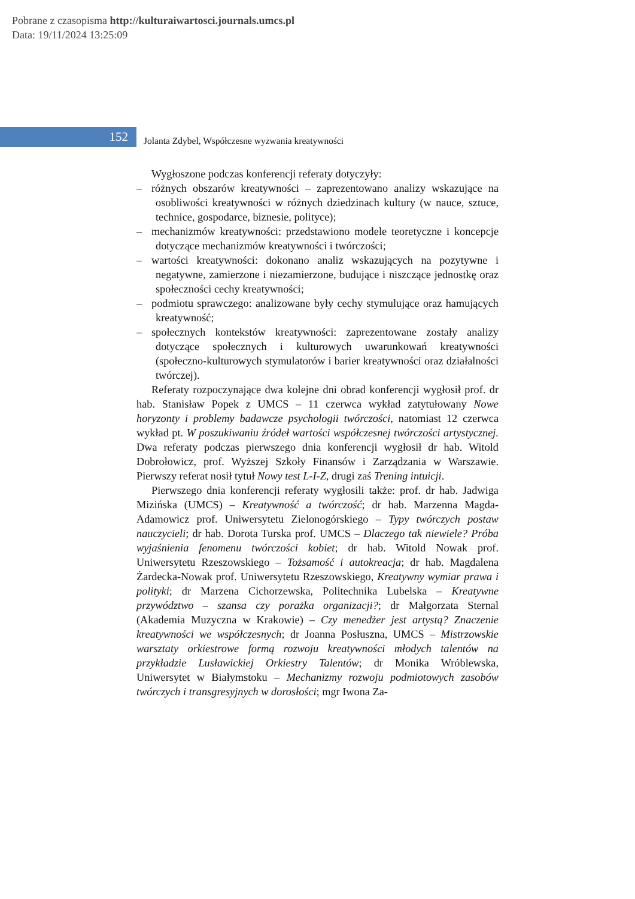Pobrane z czasopisma http://kulturaiwartosci.journals.umcs.pl
Data: 19/11/2024 13:25:09
152
Jolanta Zdybel, Współczesne wyzwania kreatywności
Wygłoszone podczas konferencji referaty dotyczyły:
– różnych obszarów kreatywności – zaprezentowano analizy wskazujące na osobliwości kreatywności w różnych dziedzinach kultury (w nauce, sztuce, technice, gospodarce, biznesie, polityce);
– mechanizmów kreatywności: przedstawiono modele teoretyczne i koncepcje dotyczące mechanizmów kreatywności i twórczości;
– wartości kreatywności: dokonano analiz wskazujących na pozytywne i negatywne, zamierzone i niezamierzone, budujące i niszczące jednostkę oraz społeczności cechy kreatywności;
– podmiotu sprawczego: analizowane były cechy stymulujące oraz hamujących kreatywność;
– społecznych kontekstów kreatywności: zaprezentowane zostały analizy dotyczące społecznych i kulturowych uwarunkowań kreatywności (społeczno-kulturowych stymulatorów i barier kreatywności oraz działalności twórczej).
Referaty rozpoczynające dwa kolejne dni obrad konferencji wygłosił prof. dr hab. Stanisław Popek z UMCS – 11 czerwca wykład zatytułowany Nowe horyzonty i problemy badawcze psychologii twórczości, natomiast 12 czerwca wykład pt. W poszukiwaniu źródeł wartości współczesnej twórczości artystycznej. Dwa referaty podczas pierwszego dnia konferencji wygłosił dr hab. Witold Dobrołowicz, prof. Wyższej Szkoły Finansów i Zarządzania w Warszawie. Pierwszy referat nosił tytuł Nowy test L-I-Z, drugi zaś Trening intuicji.
Pierwszego dnia konferencji referaty wygłosili także: prof. dr hab. Jadwiga Mizińska (UMCS) – Kreatywność a twórczość; dr hab. Marzenna Magda-Adamowicz prof. Uniwersytetu Zielonogórskiego – Typy twórczych postaw nauczycieli; dr hab. Dorota Turska prof. UMCS – Dlaczego tak niewiele? Próba wyjaśnienia fenomenu twórczości kobiet; dr hab. Witold Nowak prof. Uniwersytetu Rzeszowskiego – Tożsamość i autokreacja; dr hab. Magdalena Żardecka-Nowak prof. Uniwersytetu Rzeszowskiego, Kreatywny wymiar prawa i polityki; dr Marzena Cichorzewska, Politechnika Lubelska – Kreatywne przywództwo – szansa czy porażka organizacji?; dr Małgorzata Sternal (Akademia Muzyczna w Krakowie) – Czy menedżer jest artystą? Znaczenie kreatywności we współczesnych; dr Joanna Posłuszna, UMCS – Mistrzowskie warsztaty orkiestrowe formą rozwoju kreatywności młodych talentów na przykładzie Lusławickiej Orkiestry Talentów; dr Monika Wróblewska, Uniwersytet w Białymstoku – Mechanizmy rozwoju podmiotowych zasobów twórczych i transgresyjnych w dorosłości; mgr Iwona Za-